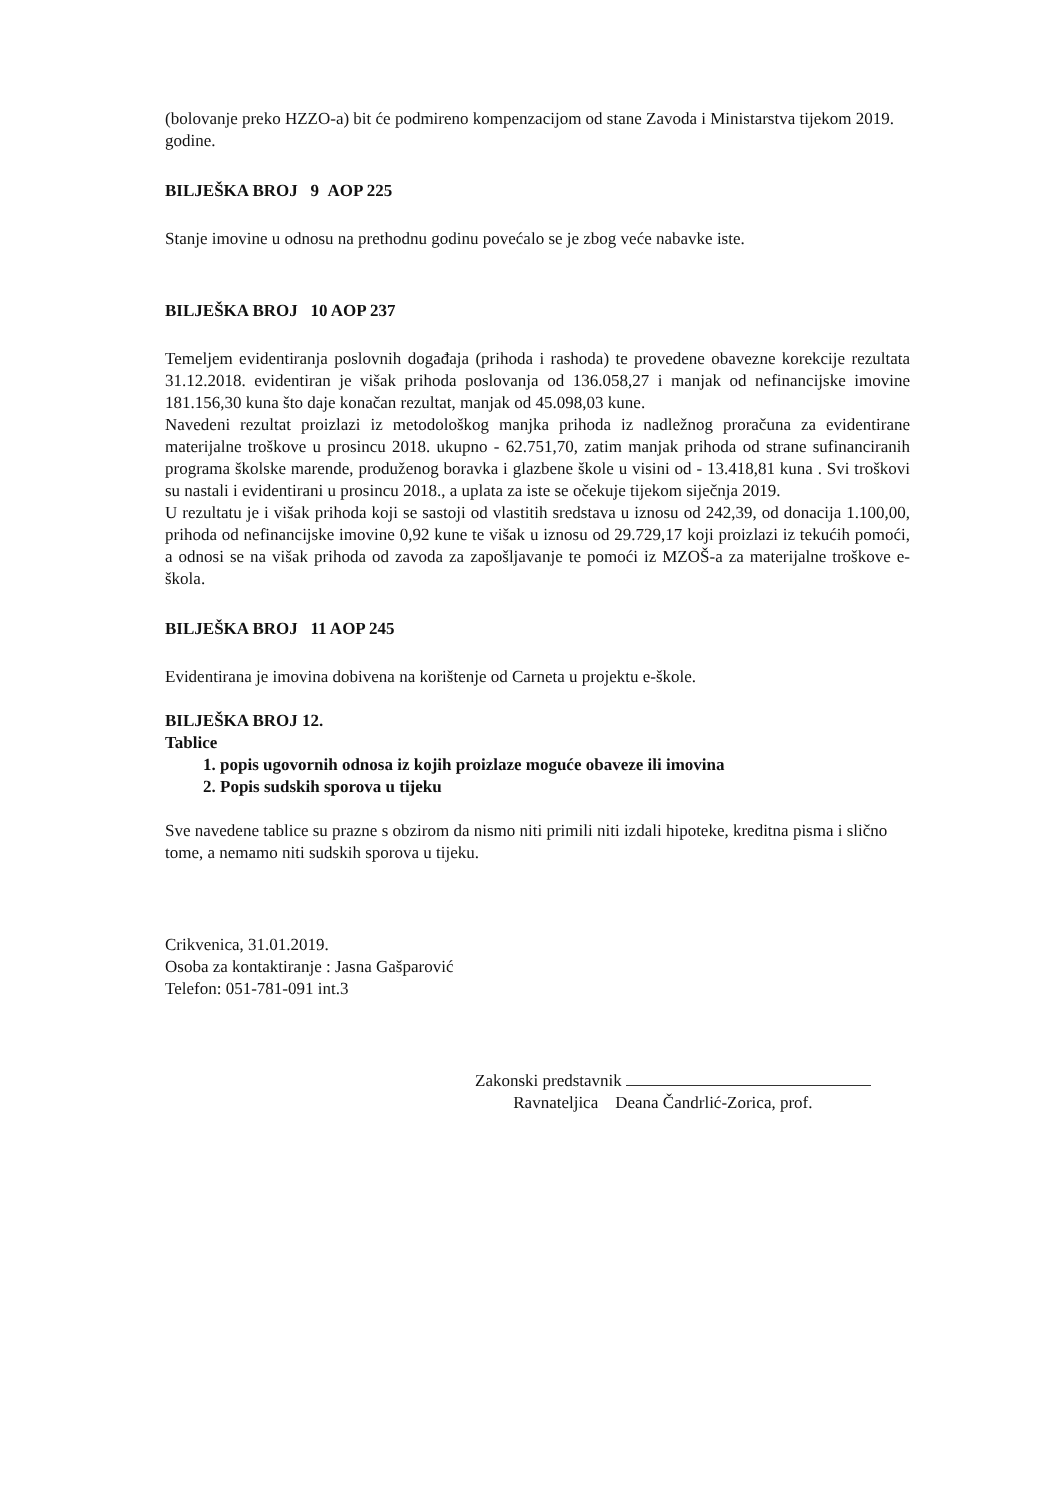(bolovanje preko HZZO-a) bit će podmireno kompenzacijom od stane Zavoda i Ministarstva tijekom 2019. godine.
BILJEŠKA BROJ 9 AOP 225
Stanje imovine u odnosu na prethodnu godinu povećalo se je zbog veće nabavke iste.
BILJEŠKA BROJ 10 AOP 237
Temeljem evidentiranja poslovnih događaja (prihoda i rashoda) te provedene obavezne korekcije rezultata 31.12.2018. evidentiran je višak prihoda poslovanja od 136.058,27 i manjak od nefinancijske imovine 181.156,30 kuna što daje konačan rezultat, manjak od 45.098,03 kune.
Navedeni rezultat proizlazi iz metodološkog manjka prihoda iz nadležnog proračuna za evidentirane materijalne troškove u prosincu 2018. ukupno - 62.751,70, zatim manjak prihoda od strane sufinanciranih programa školske marende, produženog boravka i glazbene škole u visini od - 13.418,81 kuna . Svi troškovi su nastali i evidentirani u prosincu 2018., a uplata za iste se očekuje tijekom siječnja 2019.
U rezultatu je i višak prihoda koji se sastoji od vlastitih sredstava u iznosu od 242,39, od donacija 1.100,00, prihoda od nefinancijske imovine 0,92 kune te višak u iznosu od 29.729,17 koji proizlazi iz tekućih pomoći, a odnosi se na višak prihoda od zavoda za zapošljavanje te pomoći iz MZOŠ-a za materijalne troškove e-škola.
BILJEŠKA BROJ 11 AOP 245
Evidentirana je imovina dobivena na korištenje od Carneta u projektu e-škole.
BILJEŠKA BROJ 12.
Tablice
1. popis ugovornih odnosa iz kojih proizlaze moguće obaveze ili imovina
2. Popis sudskih sporova u tijeku
Sve navedene tablice su prazne s obzirom da nismo niti primili niti izdali hipoteke, kreditna pisma i slično tome, a nemamo niti sudskih sporova u tijeku.
Crikvenica, 31.01.2019.
Osoba za kontaktiranje : Jasna Gašparović
Telefon: 051-781-091 int.3
Zakonski predstavnik
Ravnateljica Deana Čandrlić-Zorica, prof.